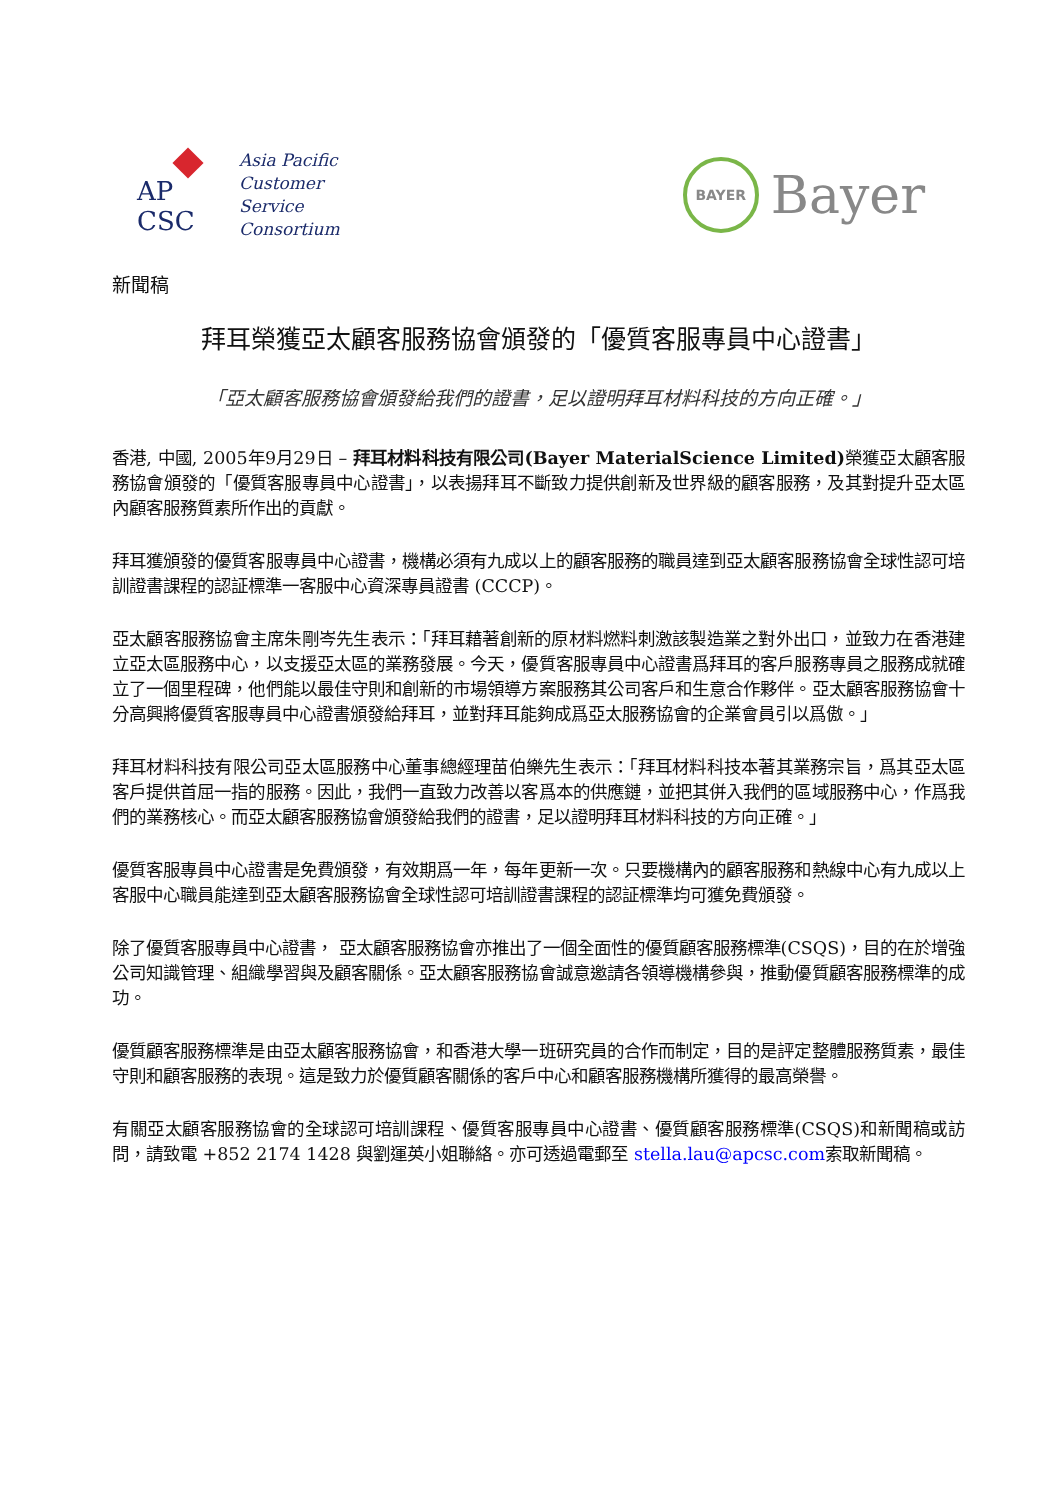AP
CSC
Asia Pacific
Customer
Service
Consortium
BAYER
Bayer
新聞稿
拜耳榮獲亞太顧客服務協會頒發的「優質客服專員中心證書」
「亞太顧客服務協會頒發給我們的證書，足以證明拜耳材料科技的方向正確。」
香港, 中國, 2005年9月29日 – 拜耳材料科技有限公司(Bayer MaterialScience Limited) 榮獲亞太顧客服務協會頒發的「優質客服專員中心證書」，以表揚拜耳不斷致力提供創新及世界級的顧客服務，及其對提升亞太區內顧客服務質素所作出的貢獻。
拜耳獲頒發的優質客服專員中心證書，機構必須有九成以上的顧客服務的職員達到亞太顧客服務協會全球性認可培訓證書課程的認証標準一客服中心資深專員證書 (CCCP)。
亞太顧客服務協會主席朱剛岑先生表示：「拜耳藉著創新的原材料燃料刺激該製造業之對外出口，並致力在香港建立亞太區服務中心，以支援亞太區的業務發展。今天，優質客服專員中心證書爲拜耳的客戶服務專員之服務成就確立了一個里程碑，他們能以最佳守則和創新的市場領導方案服務其公司客戶和生意合作夥伴。亞太顧客服務協會十分高興將優質客服專員中心證書頒發給拜耳，並對拜耳能夠成爲亞太服務協會的企業會員引以爲傲。」
拜耳材料科技有限公司亞太區服務中心董事總經理苗伯樂先生表示：「拜耳材料科技本著其業務宗旨，爲其亞太區客戶提供首屈一指的服務。因此，我們一直致力改善以客爲本的供應鏈，並把其併入我們的區域服務中心，作爲我們的業務核心。而亞太顧客服務協會頒發給我們的證書，足以證明拜耳材料科技的方向正確。」
優質客服專員中心證書是免費頒發，有效期爲一年，每年更新一次。只要機構內的顧客服務和熱線中心有九成以上客服中心職員能達到亞太顧客服務協會全球性認可培訓證書課程的認証標準均可獲免費頒發。
除了優質客服專員中心證書， 亞太顧客服務協會亦推出了一個全面性的優質顧客服務標準(CSQS)，目的在於增強公司知識管理、組織學習與及顧客關係。亞太顧客服務協會誠意邀請各領導機構參與，推動優質顧客服務標準的成功。
優質顧客服務標準是由亞太顧客服務協會，和香港大學一班研究員的合作而制定，目的是評定整體服務質素，最佳守則和顧客服務的表現。這是致力於優質顧客關係的客戶中心和顧客服務機構所獲得的最高榮譽。
有關亞太顧客服務協會的全球認可培訓課程、優質客服專員中心證書、優質顧客服務標準(CSQS)和新聞稿或訪問，請致電 +852 2174 1428 與劉運英小姐聯絡。亦可透過電郵至 stella.lau@apcsc.com索取新聞稿。